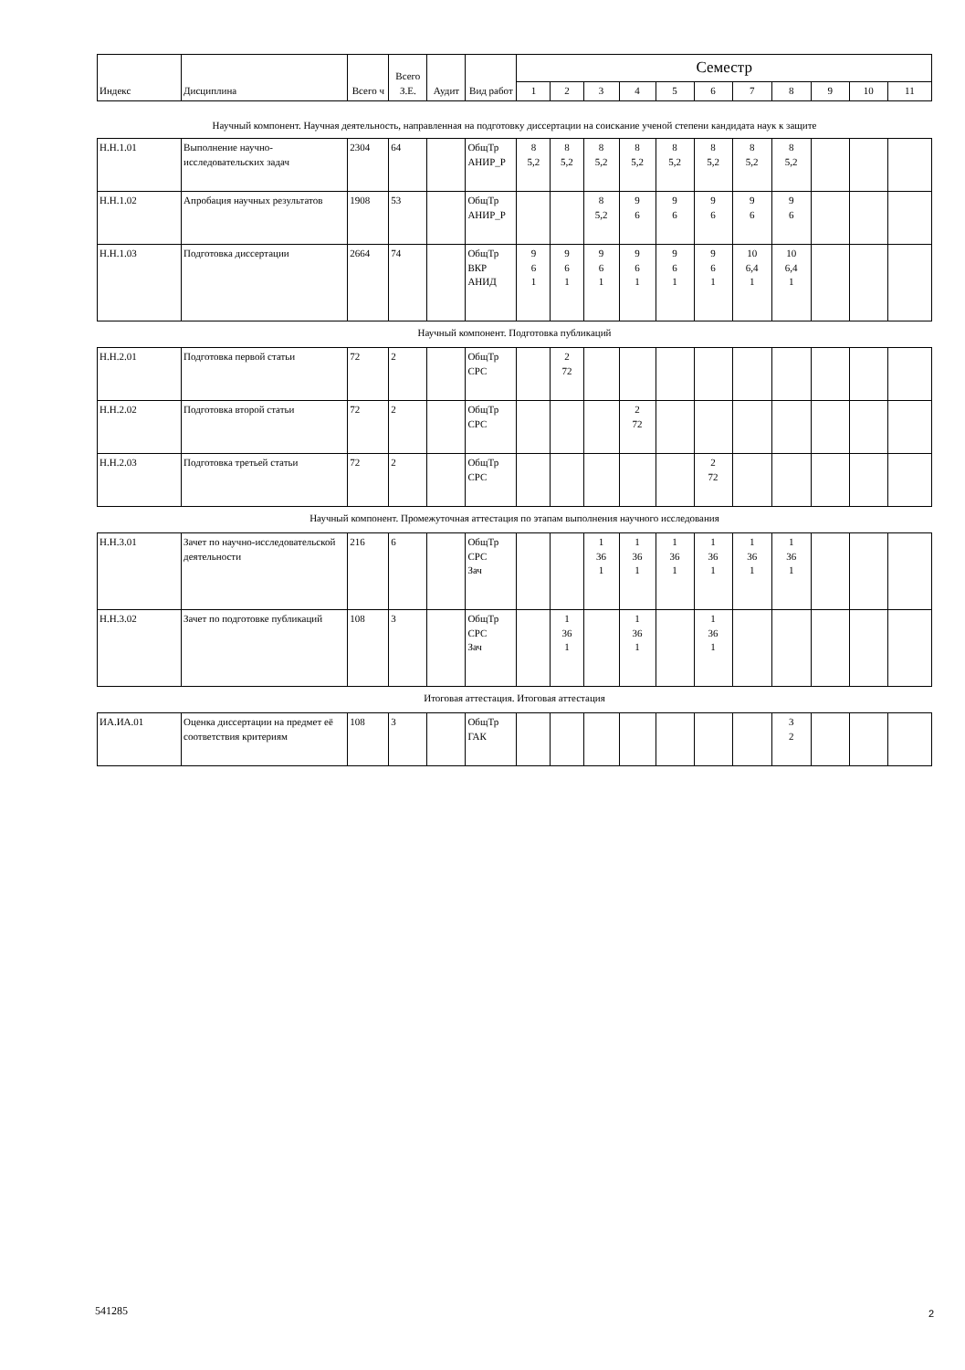| Индекс | Дисциплина | Всего ч | Всего З.Е. | Аудит | Вид работ | Семестр | | | | | | | | | | |
| --- | --- | --- | --- | --- | --- | --- | --- | --- | --- | --- | --- | --- | --- | --- | --- | --- |
| | | | | | | 1 | 2 | 3 | 4 | 5 | 6 | 7 | 8 | 9 | 10 | 11 |
Научный компонент. Научная деятельность, направленная на подготовку диссертации на соискание ученой степени кандидата наук к защите
| Н.Н.1.01 | Выполнение научно-исследовательских задач | 2304 | 64 | | ОбщТр АНИР_Р | 8 5,2 | 8 5,2 | 8 5,2 | 8 5,2 | 8 5,2 | 8 5,2 | 8 5,2 | 8 5,2 | | | |
| Н.Н.1.02 | Апробация научных результатов | 1908 | 53 | | ОбщТр АНИР_Р | | | 8 5,2 | 9 6 | 9 6 | 9 6 | 9 6 | 9 6 | | | |
| Н.Н.1.03 | Подготовка диссертации | 2664 | 74 | | ОбщТр ВКР АНИД | 9 6 1 | 9 6 1 | 9 6 1 | 9 6 1 | 9 6 1 | 9 6 1 | 10 6,4 1 | 10 6,4 1 | | | |
Научный компонент. Подготовка публикаций
| Н.Н.2.01 | Подготовка первой статьи | 72 | 2 | | ОбщТр СРС | | 2 72 | | | | | | | | | |
| Н.Н.2.02 | Подготовка второй статьи | 72 | 2 | | ОбщТр СРС | | | | 2 72 | | | | | | | |
| Н.Н.2.03 | Подготовка третьей статьи | 72 | 2 | | ОбщТр СРС | | | | | | 2 72 | | | | | |
Научный компонент. Промежуточная аттестация по этапам выполнения научного исследования
| Н.Н.3.01 | Зачет по научно-исследовательской деятельности | 216 | 6 | | ОбщТр СРС Зач | | | 1 36 1 | 1 36 1 | 1 36 1 | 1 36 1 | 1 36 1 | 1 36 1 | | | |
| Н.Н.3.02 | Зачет по подготовке публикаций | 108 | 3 | | ОбщТр СРС Зач | | 1 36 1 | | 1 36 1 | | 1 36 1 | | | | | |
Итоговая аттестация. Итоговая аттестация
| ИА.ИА.01 | Оценка диссертации на предмет её соответствия критериям | 108 | 3 | | ОбщТр ГАК | | | | | | | | 3 2 | | | |
541285 2